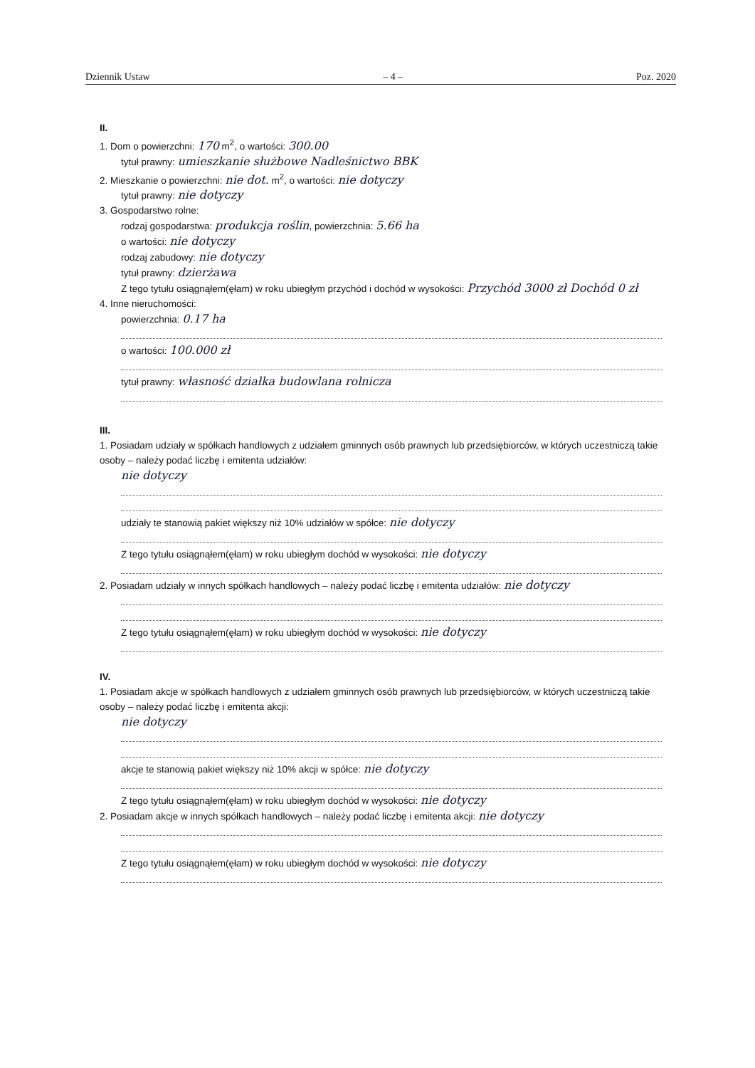Dziennik Ustaw – 4 – Poz. 2020
II.
1. Dom o powierzchni: 170 m<sup>2</sup>, o wartości: 300.00
tytuł prawny: umieszkanie służbowe Nadleśnictwo BBK
2. Mieszkanie o powierzchni: nie dot. m<sup>2</sup>, o wartości: nie dotyczy
tytuł prawny: nie dotyczy
3. Gospodarstwo rolne:
rodzaj gospodarstwa: produkcja roślin, powierzchnia: 5.66 ha
o wartości: nie dotyczy
rodzaj zabudowy: nie dotyczy
tytuł prawny: dzierżawa
Z tego tytułu osiągnąłem(ęłam) w roku ubiegłym przychód i dochód w wysokości: Przychód 3000 zł Dochód 0 zł
4. Inne nieruchomości:
powierzchnia: 0.17 ha
o wartości: 100.000 zł
tytuł prawny: własność działka budowlana rolnicza
III.
1. Posiadam udziały w spółkach handlowych z udziałem gminnych osób prawnych lub przedsiębiorców, w których uczestniczą takie osoby – należy podać liczbę i emitenta udziałów:
nie dotyczy
udziały te stanowią pakiet większy niż 10% udziałów w spółce: nie dotyczy
Z tego tytułu osiągnąłem(ęłam) w roku ubiegłym dochód w wysokości: nie dotyczy
2. Posiadam udziały w innych spółkach handlowych – należy podać liczbę i emitenta udziałów: nie dotyczy
Z tego tytułu osiągnąłem(ęłam) w roku ubiegłym dochód w wysokości: nie dotyczy
IV.
1. Posiadam akcje w spółkach handlowych z udziałem gminnych osób prawnych lub przedsiębiorców, w których uczestniczą takie osoby – należy podać liczbę i emitenta akcji:
nie dotyczy
akcje te stanowią pakiet większy niż 10% akcji w spółce: nie dotyczy
Z tego tytułu osiągnąłem(ęłam) w roku ubiegłym dochód w wysokości: nie dotyczy
2. Posiadam akcje w innych spółkach handlowych – należy podać liczbę i emitenta akcji: nie dotyczy
Z tego tytułu osiągnąłem(ęłam) w roku ubiegłym dochód w wysokości: nie dotyczy